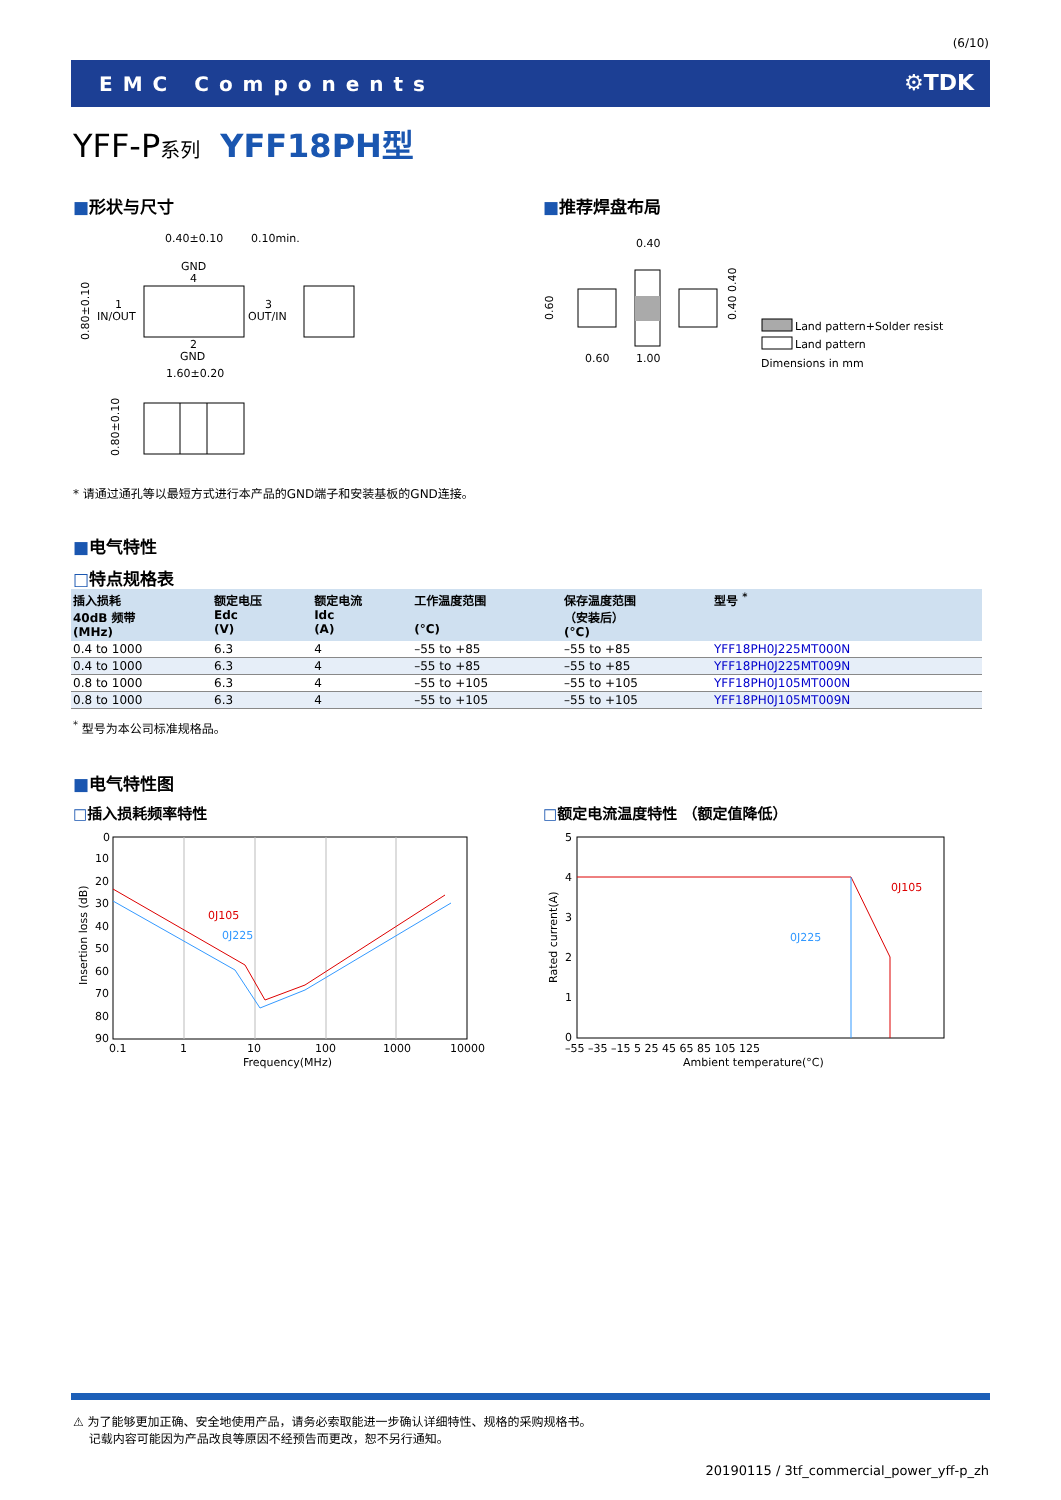(6/10)
EMC Components ⚙TDK
YFF-P系列 YFF18PH型
■形状与尺寸 ■推荐焊盘布局
0.40±0.10
0.10min.
GND
4
1
IN/OUT
3
OUT/IN
2
GND
1.60±0.20
0.80±0.10
0.80±0.10
0.40
0.60
1.00
0.60
0.40 0.40
Land pattern+Solder resist
Land pattern
Dimensions in mm
* 请通过通孔等以最短方式进行本产品的GND端子和安装基板的GND连接。
■电气特性
□特点规格表
| 插入损耗 40dB 频带 (MHz) | 额定电压 Edc (V) | 额定电流 Idc (A) | 工作温度范围 (°C) | 保存温度范围 （安装后） (°C) | 型号 <sup>*</sup> |
| --- | --- | --- | --- | --- | --- |
| 0.4 to 1000 | 6.3 | 4 | –55 to +85 | –55 to +85 | YFF18PH0J225MT000N |
| 0.4 to 1000 | 6.3 | 4 | –55 to +85 | –55 to +85 | YFF18PH0J225MT009N |
| 0.8 to 1000 | 6.3 | 4 | –55 to +105 | –55 to +105 | YFF18PH0J105MT000N |
| 0.8 to 1000 | 6.3 | 4 | –55 to +105 | –55 to +105 | YFF18PH0J105MT009N |
<sup>*</sup> 型号为本公司标准规格品。
■电气特性图
□插入损耗频率特性 □额定电流温度特性 （额定值降低）
0
10
20
30
40
50
60
70
80
90
0J105
0J225
0.1
1
10
100
1000
10000
Frequency(MHz)
Insertion loss (dB)
5
4
3
2
1
0
0J105
0J225
–55 –35 –15 5 25 45 65 85 105 125
Ambient temperature(°C)
Rated current(A)
⚠ 为了能够更加正确、安全地使用产品，请务必索取能进一步确认详细特性、规格的采购规格书。
　 记载内容可能因为产品改良等原因不经预告而更改，恕不另行通知。
20190115 / 3tf_commercial_power_yff-p_zh